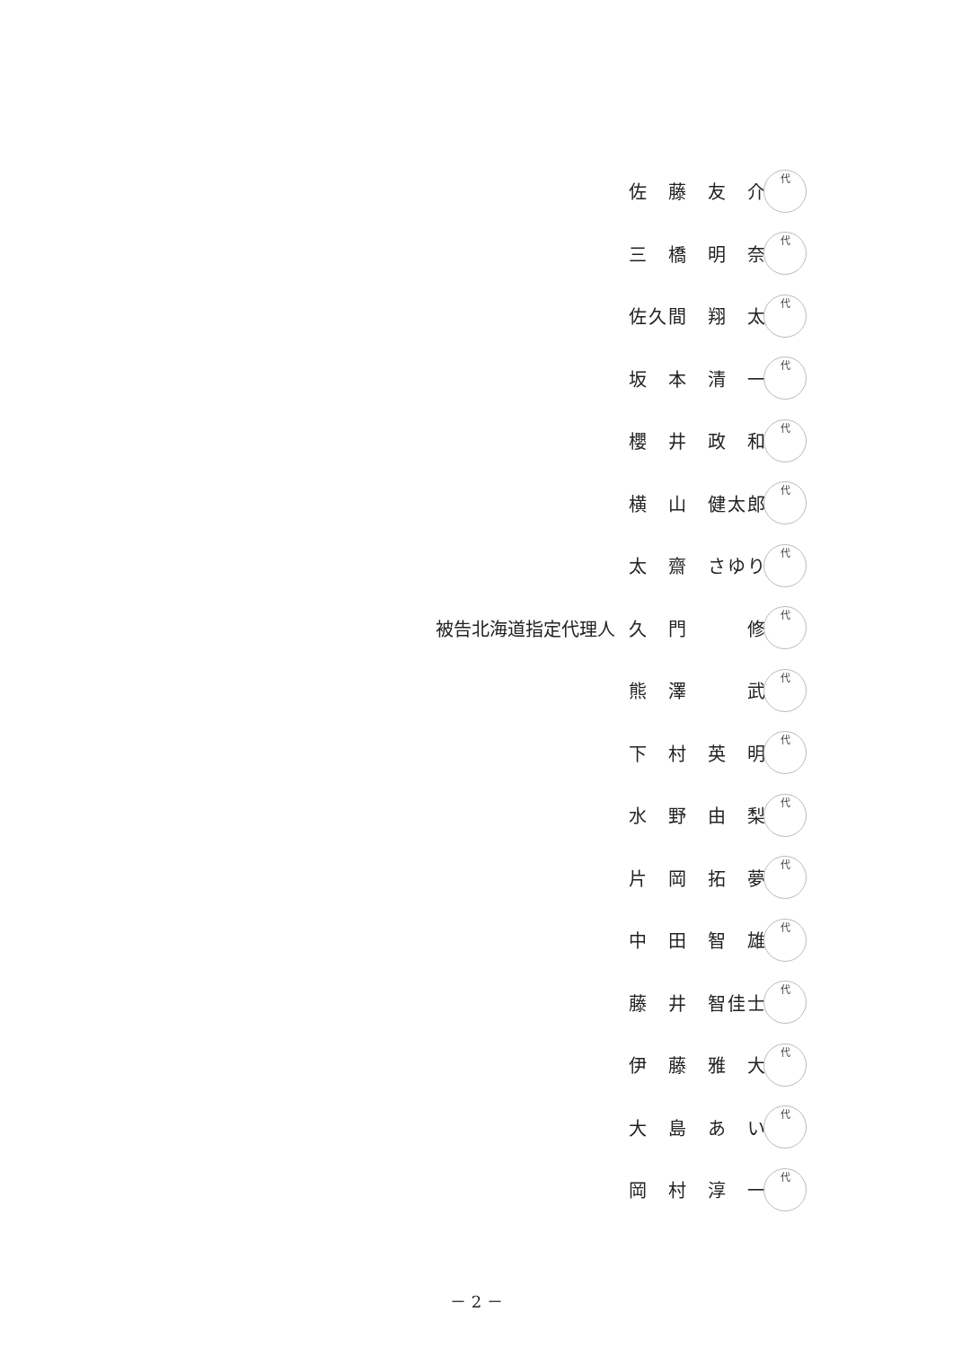佐　藤　友　介
代
三　橋　明　奈
代
佐久間　翔　太
代
坂　本　清　一
代
櫻　井　政　和
代
横　山　健太郎
代
太　齋　さゆり
代
被告北海道指定代理人 久　門　　　修
代
熊　澤　　　武
代
下　村　英　明
代
水　野　由　梨
代
片　岡　拓　夢
代
中　田　智　雄
代
藤　井　智佳士
代
伊　藤　雅　大
代
大　島　あ　い
代
岡　村　淳　一
代
－ 2 －